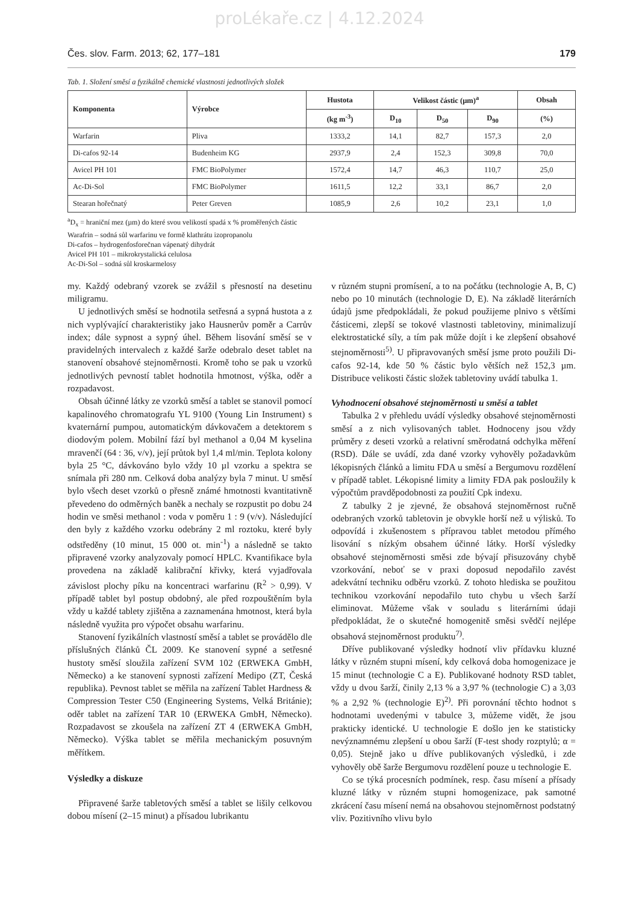proLékaře.cz | 4.12.2024
Čes. slov. Farm. 2013; 62, 177–181 179
Tab. 1. Složení směsí a fyzikálně chemické vlastnosti jednotlivých složek
| Komponenta | Výrobce | Hustota | Velikost částic (µm)<sup>a</sup> | | | Obsah |
| --- | --- | --- | --- | --- | --- | --- |
| | | (kg m<sup>-3</sup>) | D<sub>10</sub> | D<sub>50</sub> | D<sub>90</sub> | (%) |
| Warfarin | Pliva | 1333,2 | 14,1 | 82,7 | 157,3 | 2,0 |
| Di-cafos 92-14 | Budenheim KG | 2937,9 | 2,4 | 152,3 | 309,8 | 70,0 |
| Avicel PH 101 | FMC BioPolymer | 1572,4 | 14,7 | 46,3 | 110,7 | 25,0 |
| Ac-Di-Sol | FMC BioPolymer | 1611,5 | 12,2 | 33,1 | 86,7 | 2,0 |
| Stearan hořečnatý | Peter Greven | 1085,9 | 2,6 | 10,2 | 23,1 | 1,0 |
<sup>a</sup> D<sub>x</sub> = hraniční mez (µm) do které svou velikostí spadá x % proměřených částic
Warafrin – sodná sůl warfarinu ve formě klathrátu izopropanolu
Di-cafos – hydrogenfosforečnan vápenatý dihydrát
Avicel PH 101 – mikrokrystalická celulosa
Ac-Di-Sol – sodná sůl kroskarmelosy
my. Každý odebraný vzorek se zvážil s přesností na desetinu miligramu.
U jednotlivých směsí se hodnotila setřesná a sypná hustota a z nich vyplývající charakteristiky jako Hausnerův poměr a Carrův index; dále sypnost a sypný úhel. Během lisování směsí se v pravidelných intervalech z každé šarže odebralo deset tablet na stanovení obsahové stejnoměrnosti. Kromě toho se pak u vzorků jednotlivých pevností tablet hodnotila hmotnost, výška, oděr a rozpadavost.
Obsah účinné látky ze vzorků směsí a tablet se stanovil pomocí kapalinového chromatografu YL 9100 (Young Lin Instrument) s kvaternární pumpou, automatickým dávkovačem a detektorem s diodovým polem. Mobilní fází byl methanol a 0,04 M kyselina mravenčí (64 : 36, v/v), její průtok byl 1,4 ml/min. Teplota kolony byla 25 °C, dávkováno bylo vždy 10 µl vzorku a spektra se snímala při 280 nm. Celková doba analýzy byla 7 minut. U směsí bylo všech deset vzorků o přesně známé hmotnosti kvantitativně převedeno do odměrných baněk a nechaly se rozpustit po dobu 24 hodin ve směsi methanol : voda v poměru 1 : 9 (v/v). Následující den byly z každého vzorku odebrány 2 ml roztoku, které byly odstředěny (10 minut, 15 000 ot. min<sup>-1</sup>) a následně se takto připravené vzorky analyzovaly pomocí HPLC. Kvantifikace byla provedena na základě kalibrační křivky, která vyjadřovala závislost plochy píku na koncentraci warfarinu (R<sup>2</sup> > 0,99). V případě tablet byl postup obdobný, ale před rozpouštěním byla vždy u každé tablety zjištěna a zaznamenána hmotnost, která byla následně využita pro výpočet obsahu warfarinu.
Stanovení fyzikálních vlastností směsí a tablet se provádělo dle příslušných článků ČL 2009. Ke stanovení sypné a setřesné hustoty směsí sloužila zařízení SVM 102 (ERWEKA GmbH, Německo) a ke stanovení sypnosti zařízení Medipo (ZT, Česká republika). Pevnost tablet se měřila na zařízení Tablet Hardness & Compression Tester C50 (Engineering Systems, Velká Británie); oděr tablet na zařízení TAR 10 (ERWEKA GmbH, Německo). Rozpadavost se zkoušela na zařízení ZT 4 (ERWEKA GmbH, Německo). Výška tablet se měřila mechanickým posuvným měřítkem.
Výsledky a diskuze
Připravené šarže tabletových směsí a tablet se lišily celkovou dobou mísení (2–15 minut) a přísadou lubrikantu
v různém stupni promísení, a to na počátku (technologie A, B, C) nebo po 10 minutách (technologie D, E). Na základě literárních údajů jsme předpokládali, že pokud použijeme plnivo s většími částicemi, zlepší se tokové vlastnosti tabletoviny, minimalizují elektrostatické síly, a tím pak může dojít i ke zlepšení obsahové stejnoměrnosti<sup>5)</sup>. U připravovaných směsí jsme proto použili Di-cafos 92-14, kde 50 % částic bylo větších než 152,3 µm. Distribuce velikosti částic složek tabletoviny uvádí tabulka 1.
Vyhodnocení obsahové stejnoměrnosti u směsí a tablet
Tabulka 2 v přehledu uvádí výsledky obsahové stejnoměrnosti směsí a z nich vylisovaných tablet. Hodnoceny jsou vždy průměry z deseti vzorků a relativní směrodatná odchylka měření (RSD). Dále se uvádí, zda dané vzorky vyhověly požadavkům lékopisných článků a limitu FDA u směsí a Bergumovu rozdělení v případě tablet. Lékopisné limity a limity FDA pak posloužily k výpočtům pravděpodobnosti za použití Cpk indexu.
Z tabulky 2 je zjevné, že obsahová stejnoměrnost ručně odebraných vzorků tabletovin je obvykle horší než u výlisků. To odpovídá i zkušenostem s přípravou tablet metodou přímého lisování s nízkým obsahem účinné látky. Horší výsledky obsahové stejnoměrnosti směsi zde bývají přisuzovány chybě vzorkování, neboť se v praxi doposud nepodařilo zavést adekvátní techniku odběru vzorků. Z tohoto hlediska se použitou technikou vzorkování nepodařilo tuto chybu u všech šarží eliminovat. Můžeme však v souladu s literárními údaji předpokládat, že o skutečné homogenitě směsi svědčí nejlépe obsahová stejnoměrnost produktu<sup>7)</sup>.
Dříve publikované výsledky hodnotí vliv přídavku kluzné látky v různém stupni mísení, kdy celková doba homogenizace je 15 minut (technologie C a E). Publikované hodnoty RSD tablet, vždy u dvou šarží, činily 2,13 % a 3,97 % (technologie C) a 3,03 % a 2,92 % (technologie E)<sup>2)</sup>. Při porovnání těchto hodnot s hodnotami uvedenými v tabulce 3, můžeme vidět, že jsou prakticky identické. U technologie E došlo jen ke statisticky nevýznamnému zlepšení u obou šarží (F-test shody rozptylů; α = 0,05). Stejně jako u dříve publikovaných výsledků, i zde vyhověly obě šarže Bergumovu rozdělení pouze u technologie E.
Co se týká procesních podmínek, resp. času mísení a přísady kluzné látky v různém stupni homogenizace, pak samotné zkrácení času mísení nemá na obsahovou stejnoměrnost podstatný vliv. Pozitivního vlivu bylo